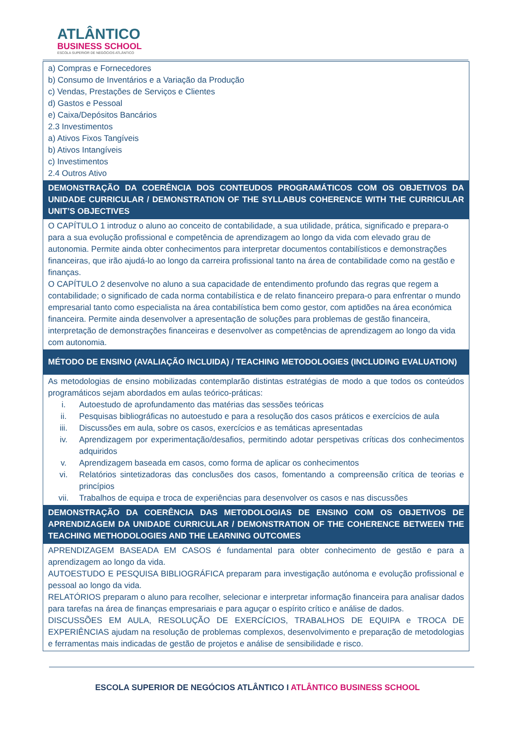ATLÂNTICO
BUSINESS SCHOOL
ESCOLA SUPERIOR DE NEGÓCIOS ATLÂNTICO
| a) Compras e Fornecedores b) Consumo de Inventários e a Variação da Produção c) Vendas, Prestações de Serviços e Clientes d) Gastos e Pessoal e) Caixa/Depósitos Bancários 2.3 Investimentos a) Ativos Fixos Tangíveis b) Ativos Intangíveis c) Investimentos 2.4 Outros Ativo |
| DEMONSTRAÇÃO DA COERÊNCIA DOS CONTEUDOS PROGRAMÁTICOS COM OS OBJETIVOS DA UNIDADE CURRICULAR / DEMONSTRATION OF THE SYLLABUS COHERENCE WITH THE CURRICULAR UNIT’S OBJECTIVES |
| O CAPÍTULO 1 introduz o aluno ao conceito de contabilidade, a sua utilidade, prática, significado e prepara-o para a sua evolução profissional e competência de aprendizagem ao longo da vida com elevado grau de autonomia. Permite ainda obter conhecimentos para interpretar documentos contabilísticos e demonstrações financeiras, que irão ajudá-lo ao longo da carreira profissional tanto na área de contabilidade como na gestão e finanças. O CAPÍTULO 2 desenvolve no aluno a sua capacidade de entendimento profundo das regras que regem a contabilidade; o significado de cada norma contabilística e de relato financeiro prepara-o para enfrentar o mundo empresarial tanto como especialista na área contabilística bem como gestor, com aptidões na área económica financeira. Permite ainda desenvolver a apresentação de soluções para problemas de gestão financeira, interpretação de demonstrações financeiras e desenvolver as competências de aprendizagem ao longo da vida com autonomia. |
| MÉTODO DE ENSINO (AVALIAÇÃO INCLUIDA) / TEACHING METODOLOGIES (INCLUDING EVALUATION) |
| As metodologias de ensino mobilizadas contemplarão distintas estratégias de modo a que todos os conteúdos programáticos sejam abordados em aulas teórico-práticas: i. Autoestudo de aprofundamento das matérias das sessões teóricas ii. Pesquisas bibliográficas no autoestudo e para a resolução dos casos práticos e exercícios de aula iii. Discussões em aula, sobre os casos, exercícios e as temáticas apresentadas iv. Aprendizagem por experimentação/desafios, permitindo adotar perspetivas críticas dos conhecimentos adquiridos v. Aprendizagem baseada em casos, como forma de aplicar os conhecimentos vi. Relatórios sintetizadoras das conclusões dos casos, fomentando a compreensão crítica de teorias e princípios vii. Trabalhos de equipa e troca de experiências para desenvolver os casos e nas discussões |
| DEMONSTRAÇÃO DA COERÊNCIA DAS METODOLOGIAS DE ENSINO COM OS OBJETIVOS DE APRENDIZAGEM DA UNIDADE CURRICULAR / DEMONSTRATION OF THE COHERENCE BETWEEN THE TEACHING METHODOLOGIES AND THE LEARNING OUTCOMES |
| APRENDIZAGEM BASEADA EM CASOS é fundamental para obter conhecimento de gestão e para a aprendizagem ao longo da vida. AUTOESTUDO E PESQUISA BIBLIOGRÁFICA preparam para investigação autónoma e evolução profissional e pessoal ao longo da vida. RELATÓRIOS preparam o aluno para recolher, selecionar e interpretar informação financeira para analisar dados para tarefas na área de finanças empresariais e para aguçar o espírito crítico e análise de dados. DISCUSSÕES EM AULA, RESOLUÇÃO DE EXERCÍCIOS, TRABALHOS DE EQUIPA e TROCA DE EXPERIÊNCIAS ajudam na resolução de problemas complexos, desenvolvimento e preparação de metodologias e ferramentas mais indicadas de gestão de projetos e análise de sensibilidade e risco. |
ESCOLA SUPERIOR DE NEGÓCIOS ATLÂNTICO I ATLÂNTICO BUSINESS SCHOOL